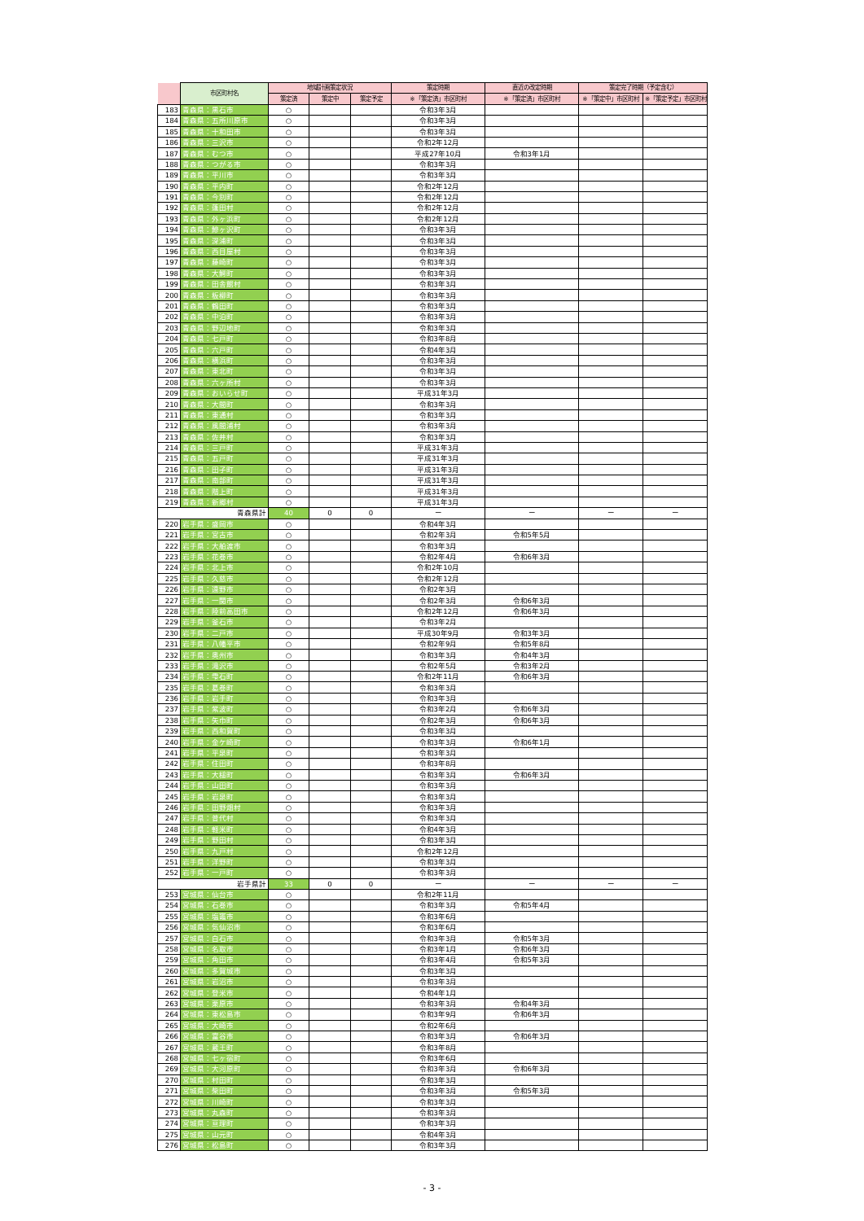| | 市区町村名 | 地域計画策定状況 | | | 策定時期 | 直近の改定時期 | 策定完了時期（予定含む） | |
| --- | --- | --- | --- | --- | --- | --- | --- | --- |
| | | 策定済 | 策定中 | 策定予定 | ※「策定済」市区町村 | ※「策定済」市区町村 | ※「策定中」市区町村 | ※「策定予定」市区町村 |
| 183 | 青森県：黒石市 | ○ | | | 令和3年3月 | | | |
| 184 | 青森県：五所川原市 | ○ | | | 令和3年3月 | | | |
| 185 | 青森県：十和田市 | ○ | | | 令和3年3月 | | | |
| 186 | 青森県：三沢市 | ○ | | | 令和2年12月 | | | |
| 187 | 青森県：むつ市 | ○ | | | 平成27年10月 | 令和3年1月 | | |
| 188 | 青森県：つがる市 | ○ | | | 令和3年3月 | | | |
| 189 | 青森県：平川市 | ○ | | | 令和3年3月 | | | |
| 190 | 青森県：平内町 | ○ | | | 令和2年12月 | | | |
| 191 | 青森県：今別町 | ○ | | | 令和2年12月 | | | |
| 192 | 青森県：蓬田村 | ○ | | | 令和2年12月 | | | |
| 193 | 青森県：外ヶ浜町 | ○ | | | 令和2年12月 | | | |
| 194 | 青森県：鰺ヶ沢町 | ○ | | | 令和3年3月 | | | |
| 195 | 青森県：深浦町 | ○ | | | 令和3年3月 | | | |
| 196 | 青森県：西目屋村 | ○ | | | 令和3年3月 | | | |
| 197 | 青森県：藤崎町 | ○ | | | 令和3年3月 | | | |
| 198 | 青森県：大鰐町 | ○ | | | 令和3年3月 | | | |
| 199 | 青森県：田舎館村 | ○ | | | 令和3年3月 | | | |
| 200 | 青森県：板柳町 | ○ | | | 令和3年3月 | | | |
| 201 | 青森県：鶴田町 | ○ | | | 令和3年3月 | | | |
| 202 | 青森県：中泊町 | ○ | | | 令和3年3月 | | | |
| 203 | 青森県：野辺地町 | ○ | | | 令和3年3月 | | | |
| 204 | 青森県：七戸町 | ○ | | | 令和3年8月 | | | |
| 205 | 青森県：六戸町 | ○ | | | 令和4年3月 | | | |
| 206 | 青森県：横浜町 | ○ | | | 令和3年3月 | | | |
| 207 | 青森県：東北町 | ○ | | | 令和3年3月 | | | |
| 208 | 青森県：六ヶ所村 | ○ | | | 令和3年3月 | | | |
| 209 | 青森県：おいらせ町 | ○ | | | 平成31年3月 | | | |
| 210 | 青森県：大間町 | ○ | | | 令和3年3月 | | | |
| 211 | 青森県：東通村 | ○ | | | 令和3年3月 | | | |
| 212 | 青森県：風間浦村 | ○ | | | 令和3年3月 | | | |
| 213 | 青森県：佐井村 | ○ | | | 令和3年3月 | | | |
| 214 | 青森県：三戸町 | ○ | | | 平成31年3月 | | | |
| 215 | 青森県：五戸町 | ○ | | | 平成31年3月 | | | |
| 216 | 青森県：田子町 | ○ | | | 平成31年3月 | | | |
| 217 | 青森県：南部町 | ○ | | | 平成31年3月 | | | |
| 218 | 青森県：階上町 | ○ | | | 平成31年3月 | | | |
| 219 | 青森県：新郷村 | ○ | | | 平成31年3月 | | | |
| 青森県計 | | 40 | 0 | 0 | ー | ー | ー | ー |
| 220 | 岩手県：盛岡市 | ○ | | | 令和4年3月 | | | |
| 221 | 岩手県：宮古市 | ○ | | | 令和2年3月 | 令和5年5月 | | |
| 222 | 岩手県：大船渡市 | ○ | | | 令和3年3月 | | | |
| 223 | 岩手県：花巻市 | ○ | | | 令和2年4月 | 令和6年3月 | | |
| 224 | 岩手県：北上市 | ○ | | | 令和2年10月 | | | |
| 225 | 岩手県：久慈市 | ○ | | | 令和2年12月 | | | |
| 226 | 岩手県：遠野市 | ○ | | | 令和2年3月 | | | |
| 227 | 岩手県：一関市 | ○ | | | 令和2年3月 | 令和6年3月 | | |
| 228 | 岩手県：陸前高田市 | ○ | | | 令和2年12月 | 令和6年3月 | | |
| 229 | 岩手県：釜石市 | ○ | | | 令和3年2月 | | | |
| 230 | 岩手県：二戸市 | ○ | | | 平成30年9月 | 令和3年3月 | | |
| 231 | 岩手県：八幡平市 | ○ | | | 令和2年9月 | 令和5年8月 | | |
| 232 | 岩手県：奥州市 | ○ | | | 令和3年3月 | 令和4年3月 | | |
| 233 | 岩手県：滝沢市 | ○ | | | 令和2年5月 | 令和3年2月 | | |
| 234 | 岩手県：雫石町 | ○ | | | 令和2年11月 | 令和6年3月 | | |
| 235 | 岩手県：葛巻町 | ○ | | | 令和3年3月 | | | |
| 236 | 岩手県：岩手町 | ○ | | | 令和3年3月 | | | |
| 237 | 岩手県：紫波町 | ○ | | | 令和3年2月 | 令和6年3月 | | |
| 238 | 岩手県：矢巾町 | ○ | | | 令和2年3月 | 令和6年3月 | | |
| 239 | 岩手県：西和賀町 | ○ | | | 令和3年3月 | | | |
| 240 | 岩手県：金ケ崎町 | ○ | | | 令和3年3月 | 令和6年1月 | | |
| 241 | 岩手県：平泉町 | ○ | | | 令和3年3月 | | | |
| 242 | 岩手県：住田町 | ○ | | | 令和3年8月 | | | |
| 243 | 岩手県：大槌町 | ○ | | | 令和3年3月 | 令和6年3月 | | |
| 244 | 岩手県：山田町 | ○ | | | 令和3年3月 | | | |
| 245 | 岩手県：岩泉町 | ○ | | | 令和3年3月 | | | |
| 246 | 岩手県：田野畑村 | ○ | | | 令和3年3月 | | | |
| 247 | 岩手県：普代村 | ○ | | | 令和3年3月 | | | |
| 248 | 岩手県：軽米町 | ○ | | | 令和4年3月 | | | |
| 249 | 岩手県：野田村 | ○ | | | 令和3年3月 | | | |
| 250 | 岩手県：九戸村 | ○ | | | 令和2年12月 | | | |
| 251 | 岩手県：洋野町 | ○ | | | 令和3年3月 | | | |
| 252 | 岩手県：一戸町 | ○ | | | 令和3年3月 | | | |
| 岩手県計 | | 33 | 0 | 0 | ー | ー | ー | ー |
| 253 | 宮城県：仙台市 | ○ | | | 令和2年11月 | | | |
| 254 | 宮城県：石巻市 | ○ | | | 令和3年3月 | 令和5年4月 | | |
| 255 | 宮城県：塩竈市 | ○ | | | 令和3年6月 | | | |
| 256 | 宮城県：気仙沼市 | ○ | | | 令和3年6月 | | | |
| 257 | 宮城県：白石市 | ○ | | | 令和3年3月 | 令和5年3月 | | |
| 258 | 宮城県：名取市 | ○ | | | 令和3年1月 | 令和6年3月 | | |
| 259 | 宮城県：角田市 | ○ | | | 令和3年4月 | 令和5年3月 | | |
| 260 | 宮城県：多賀城市 | ○ | | | 令和3年3月 | | | |
| 261 | 宮城県：岩沼市 | ○ | | | 令和3年3月 | | | |
| 262 | 宮城県：登米市 | ○ | | | 令和4年1月 | | | |
| 263 | 宮城県：栗原市 | ○ | | | 令和3年3月 | 令和4年3月 | | |
| 264 | 宮城県：東松島市 | ○ | | | 令和3年9月 | 令和6年3月 | | |
| 265 | 宮城県：大崎市 | ○ | | | 令和2年6月 | | | |
| 266 | 宮城県：富谷市 | ○ | | | 令和3年3月 | 令和6年3月 | | |
| 267 | 宮城県：蔵王町 | ○ | | | 令和3年8月 | | | |
| 268 | 宮城県：七ヶ宿町 | ○ | | | 令和3年6月 | | | |
| 269 | 宮城県：大河原町 | ○ | | | 令和3年3月 | 令和6年3月 | | |
| 270 | 宮城県：村田町 | ○ | | | 令和3年3月 | | | |
| 271 | 宮城県：柴田町 | ○ | | | 令和3年3月 | 令和5年3月 | | |
| 272 | 宮城県：川崎町 | ○ | | | 令和3年3月 | | | |
| 273 | 宮城県：丸森町 | ○ | | | 令和3年3月 | | | |
| 274 | 宮城県：亘理町 | ○ | | | 令和3年3月 | | | |
| 275 | 宮城県：山元町 | ○ | | | 令和4年3月 | | | |
| 276 | 宮城県：松島町 | ○ | | | 令和3年3月 | | | |
- 3 -